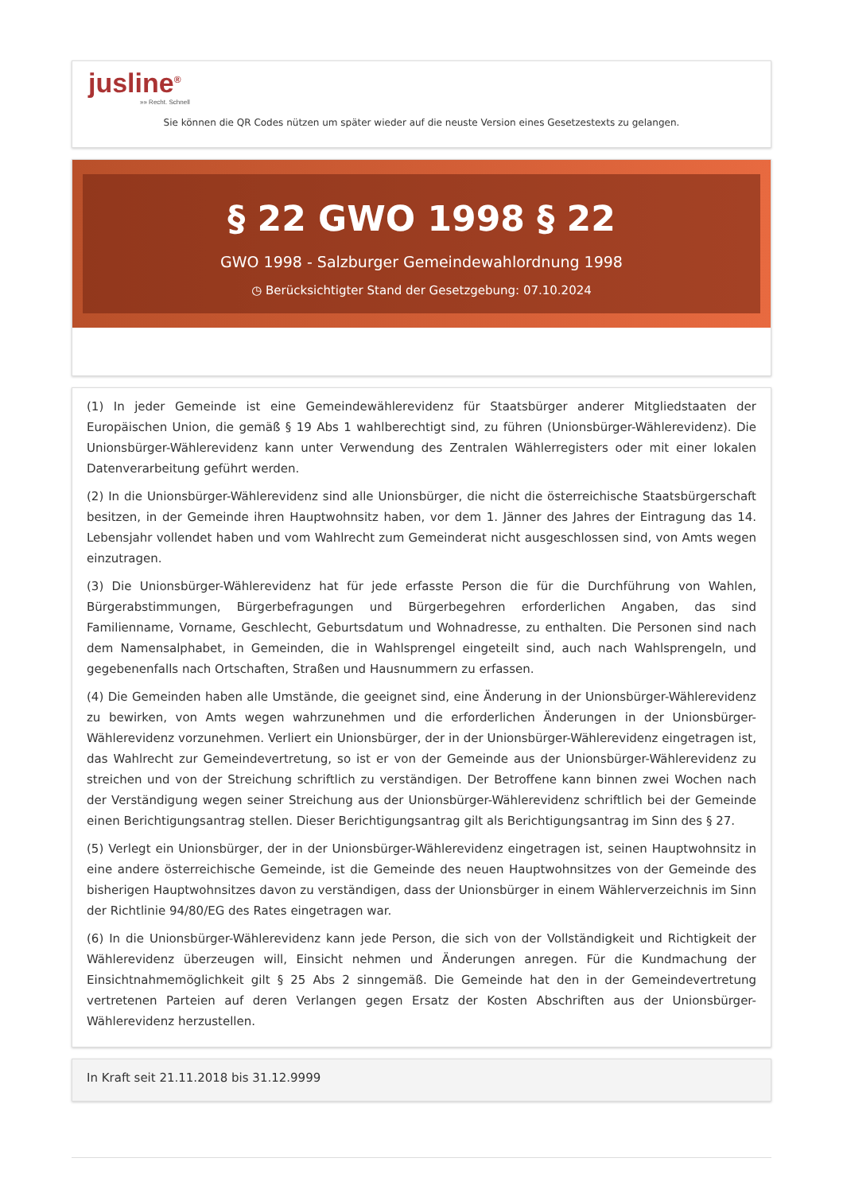jusline<sup>®</sup>
»» Recht. Schnell
Sie können die QR Codes nützen um später wieder auf die neuste Version eines Gesetzestexts zu gelangen.
§ 22 GWO 1998 § 22
GWO 1998 - Salzburger Gemeindewahlordnung 1998
◷ Berücksichtigter Stand der Gesetzgebung: 07.10.2024
(1) In jeder Gemeinde ist eine Gemeindewählerevidenz für Staatsbürger anderer Mitgliedstaaten der Europäischen Union, die gemäß § 19 Abs 1 wahlberechtigt sind, zu führen (Unionsbürger-Wählerevidenz). Die Unionsbürger-Wählerevidenz kann unter Verwendung des Zentralen Wählerregisters oder mit einer lokalen Datenverarbeitung geführt werden.
(2) In die Unionsbürger-Wählerevidenz sind alle Unionsbürger, die nicht die österreichische Staatsbürgerschaft besitzen, in der Gemeinde ihren Hauptwohnsitz haben, vor dem 1. Jänner des Jahres der Eintragung das 14. Lebensjahr vollendet haben und vom Wahlrecht zum Gemeinderat nicht ausgeschlossen sind, von Amts wegen einzutragen.
(3) Die Unionsbürger-Wählerevidenz hat für jede erfasste Person die für die Durchführung von Wahlen, Bürgerabstimmungen, Bürgerbefragungen und Bürgerbegehren erforderlichen Angaben, das sind Familienname, Vorname, Geschlecht, Geburtsdatum und Wohnadresse, zu enthalten. Die Personen sind nach dem Namensalphabet, in Gemeinden, die in Wahlsprengel eingeteilt sind, auch nach Wahlsprengeln, und gegebenenfalls nach Ortschaften, Straßen und Hausnummern zu erfassen.
(4) Die Gemeinden haben alle Umstände, die geeignet sind, eine Änderung in der Unionsbürger-Wählerevidenz zu bewirken, von Amts wegen wahrzunehmen und die erforderlichen Änderungen in der Unionsbürger-Wählerevidenz vorzunehmen. Verliert ein Unionsbürger, der in der Unionsbürger-Wählerevidenz eingetragen ist, das Wahlrecht zur Gemeindevertretung, so ist er von der Gemeinde aus der Unionsbürger-Wählerevidenz zu streichen und von der Streichung schriftlich zu verständigen. Der Betroffene kann binnen zwei Wochen nach der Verständigung wegen seiner Streichung aus der Unionsbürger-Wählerevidenz schriftlich bei der Gemeinde einen Berichtigungsantrag stellen. Dieser Berichtigungsantrag gilt als Berichtigungsantrag im Sinn des § 27.
(5) Verlegt ein Unionsbürger, der in der Unionsbürger-Wählerevidenz eingetragen ist, seinen Hauptwohnsitz in eine andere österreichische Gemeinde, ist die Gemeinde des neuen Hauptwohnsitzes von der Gemeinde des bisherigen Hauptwohnsitzes davon zu verständigen, dass der Unionsbürger in einem Wählerverzeichnis im Sinn der Richtlinie 94/80/EG des Rates eingetragen war.
(6) In die Unionsbürger-Wählerevidenz kann jede Person, die sich von der Vollständigkeit und Richtigkeit der Wählerevidenz überzeugen will, Einsicht nehmen und Änderungen anregen. Für die Kundmachung der Einsichtnahmemöglichkeit gilt § 25 Abs 2 sinngemäß. Die Gemeinde hat den in der Gemeindevertretung vertretenen Parteien auf deren Verlangen gegen Ersatz der Kosten Abschriften aus der Unionsbürger-Wählerevidenz herzustellen.
In Kraft seit 21.11.2018 bis 31.12.9999